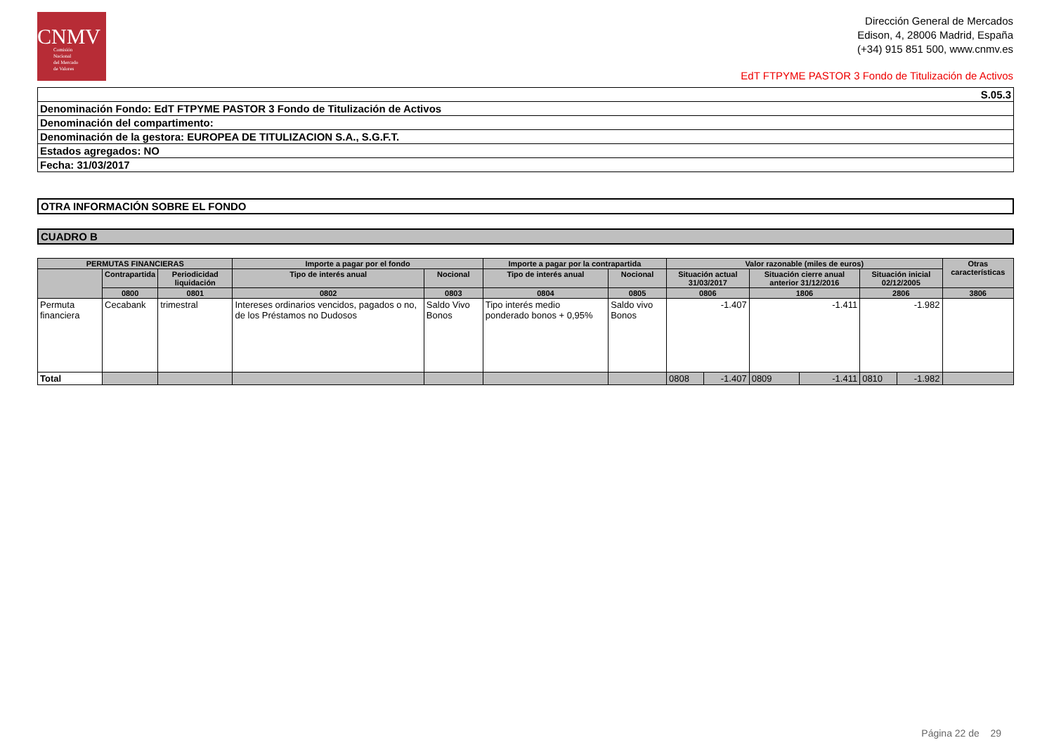CNMV
Comisión
Nacional
del Mercado
de Valores
Dirección General de Mercados
Edison, 4, 28006 Madrid, España
(+34) 915 851 500, www.cnmv.es
EdT FTPYME PASTOR 3 Fondo de Titulización de Activos
| S.05.3 |
| Denominación Fondo: EdT FTPYME PASTOR 3 Fondo de Titulización de Activos |
| Denominación del compartimento: |
| Denominación de la gestora: EUROPEA DE TITULIZACION S.A., S.G.F.T. |
| Estados agregados: NO |
| Fecha: 31/03/2017 |
| OTRA INFORMACIÓN SOBRE EL FONDO |
| CUADRO B |
| PERMUTAS FINANCIERAS | | | Importe a pagar por el fondo | | Importe a pagar por la contrapartida | | Valor razonable (miles de euros) | | | | | | Otras características |
| --- | --- | --- | --- | --- | --- | --- | --- | --- | --- | --- | --- | --- | --- |
| | Contrapartida | Periodicidad liquidación | Tipo de interés anual | Nocional | Tipo de interés anual | Nocional | Situación actual 31/03/2017 | | Situación cierre anual anterior 31/12/2016 | | Situación inicial 02/12/2005 | | |
| | 0800 | 0801 | 0802 | 0803 | 0804 | 0805 | 0806 | | 1806 | | 2806 | | 3806 |
| Permuta financiera | Cecabank | trimestral | Intereses ordinarios vencidos, pagados o no, de los Préstamos no Dudosos | Saldo Vivo Bonos | Tipo interés medio ponderado bonos + 0,95% | Saldo vivo Bonos | -1.407 | | -1.411 | | -1.982 | | |
| Total | | | | | | | 0808 | -1.407 | 0809 | -1.411 | 0810 | -1.982 | |
Página 22 de 29